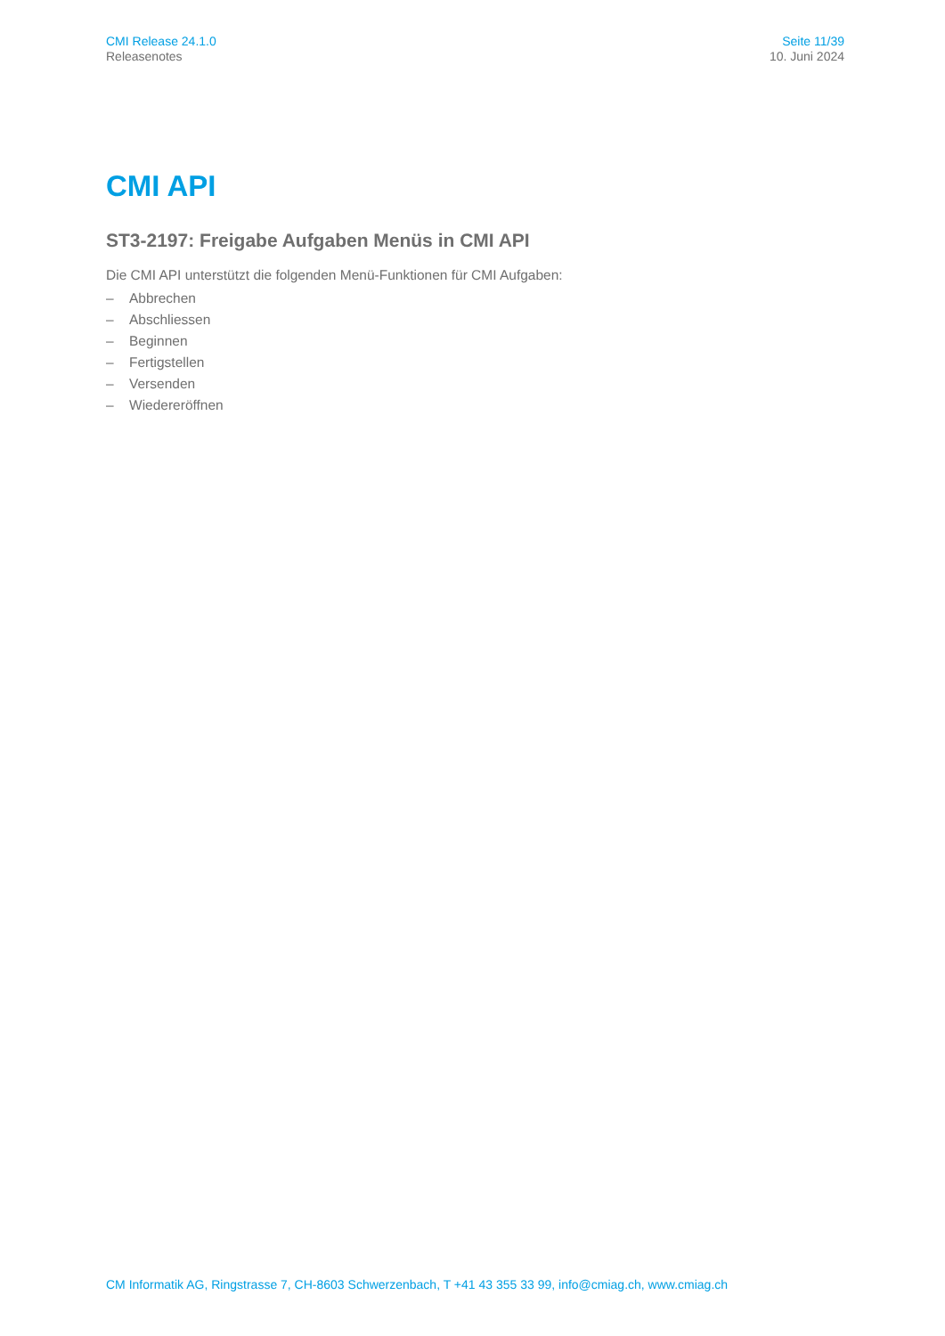CMI Release 24.1.0
Releasenotes
Seite 11/39
10. Juni 2024
CMI API
ST3-2197: Freigabe Aufgaben Menüs in CMI API
Die CMI API unterstützt die folgenden Menü-Funktionen für CMI Aufgaben:
– Abbrechen
– Abschliessen
– Beginnen
– Fertigstellen
– Versenden
– Wiedereröffnen
CM Informatik AG, Ringstrasse 7, CH-8603 Schwerzenbach, T +41 43 355 33 99, info@cmiag.ch, www.cmiag.ch